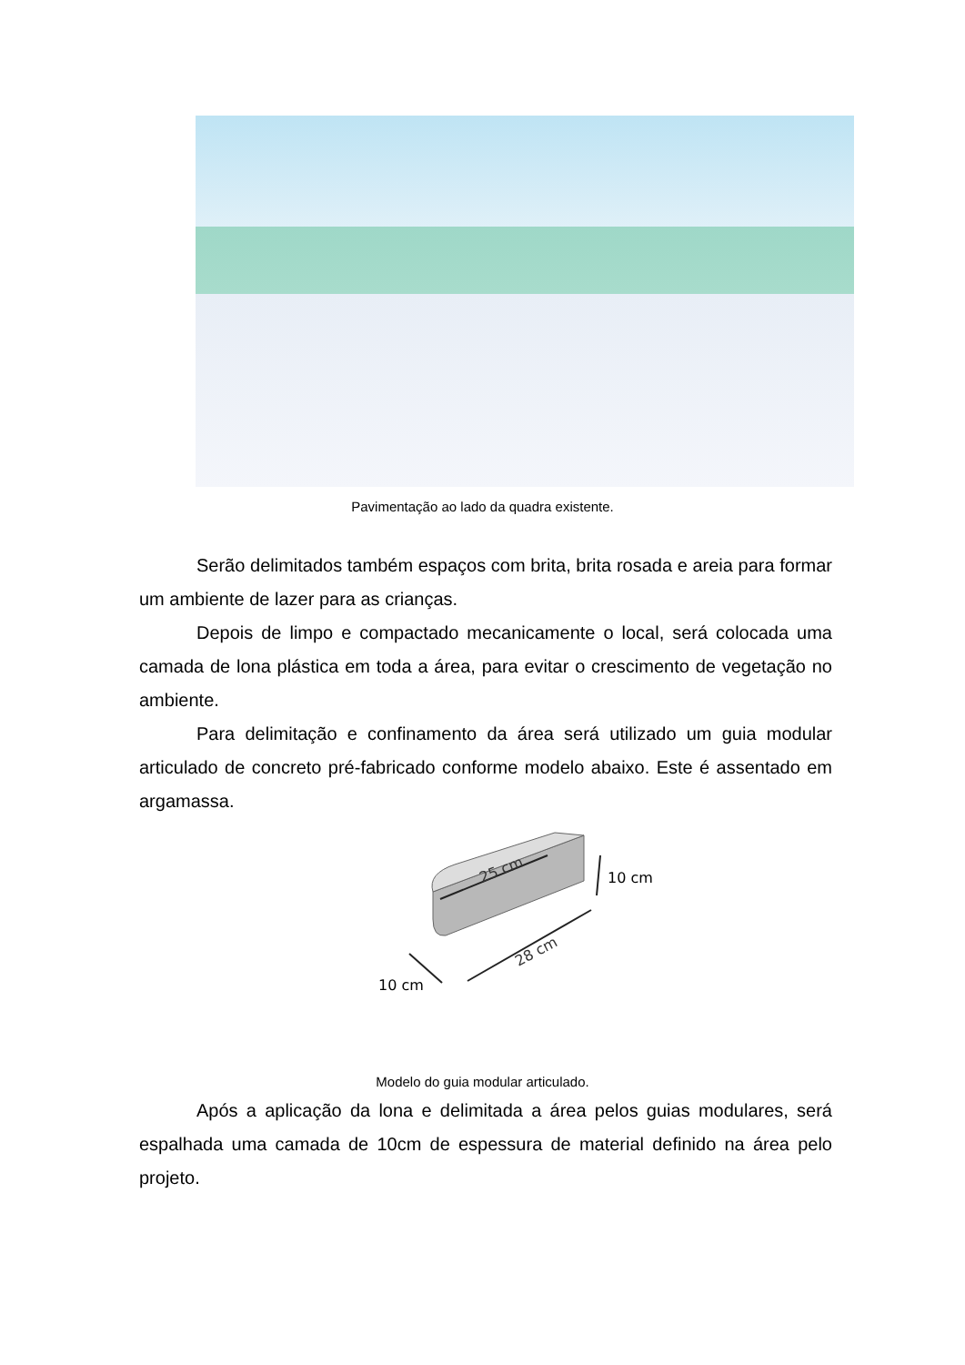Pavimentação ao lado da quadra existente.
Serão delimitados também espaços com brita, brita rosada e areia para formar um ambiente de lazer para as crianças.
Depois de limpo e compactado mecanicamente o local, será colocada uma camada de lona plástica em toda a área, para evitar o crescimento de vegetação no ambiente.
Para delimitação e confinamento da área será utilizado um guia modular articulado de concreto pré-fabricado conforme modelo abaixo. Este é assentado em argamassa.
25 cm
10 cm
28 cm
10 cm
Modelo do guia modular articulado.
Após a aplicação da lona e delimitada a área pelos guias modulares, será espalhada uma camada de 10cm de espessura de material definido na área pelo projeto.